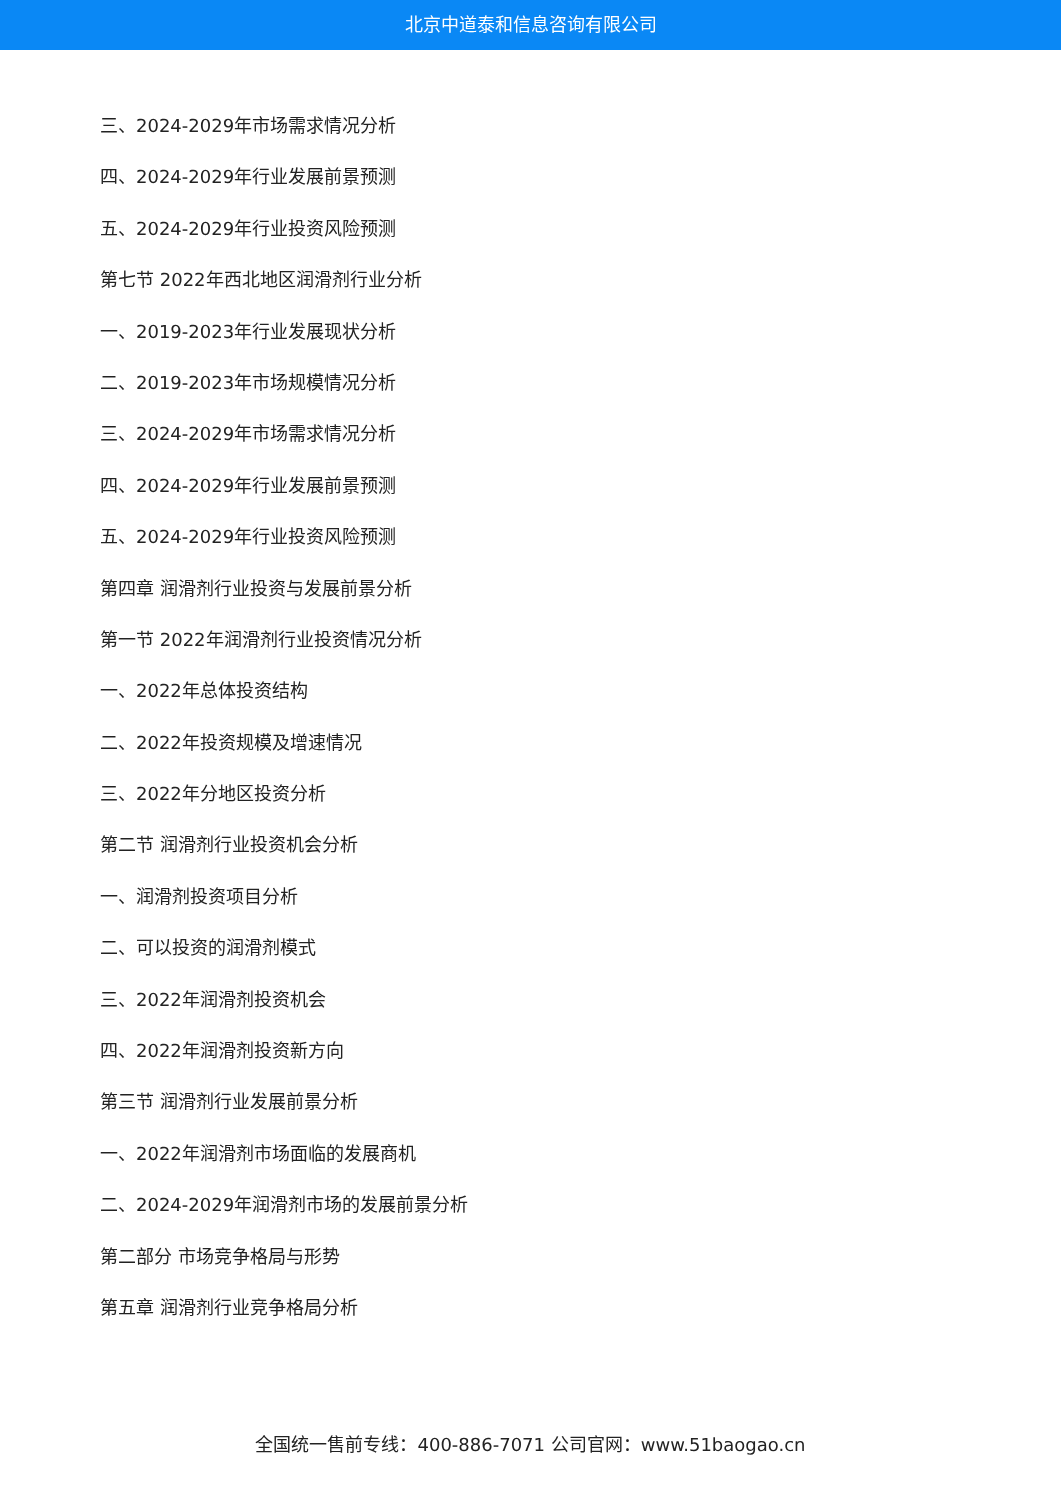北京中道泰和信息咨询有限公司
三、2024-2029年市场需求情况分析
四、2024-2029年行业发展前景预测
五、2024-2029年行业投资风险预测
第七节 2022年西北地区润滑剂行业分析
一、2019-2023年行业发展现状分析
二、2019-2023年市场规模情况分析
三、2024-2029年市场需求情况分析
四、2024-2029年行业发展前景预测
五、2024-2029年行业投资风险预测
第四章 润滑剂行业投资与发展前景分析
第一节 2022年润滑剂行业投资情况分析
一、2022年总体投资结构
二、2022年投资规模及增速情况
三、2022年分地区投资分析
第二节 润滑剂行业投资机会分析
一、润滑剂投资项目分析
二、可以投资的润滑剂模式
三、2022年润滑剂投资机会
四、2022年润滑剂投资新方向
第三节 润滑剂行业发展前景分析
一、2022年润滑剂市场面临的发展商机
二、2024-2029年润滑剂市场的发展前景分析
第二部分 市场竞争格局与形势
第五章 润滑剂行业竞争格局分析
全国统一售前专线：400-886-7071 公司官网：www.51baogao.cn